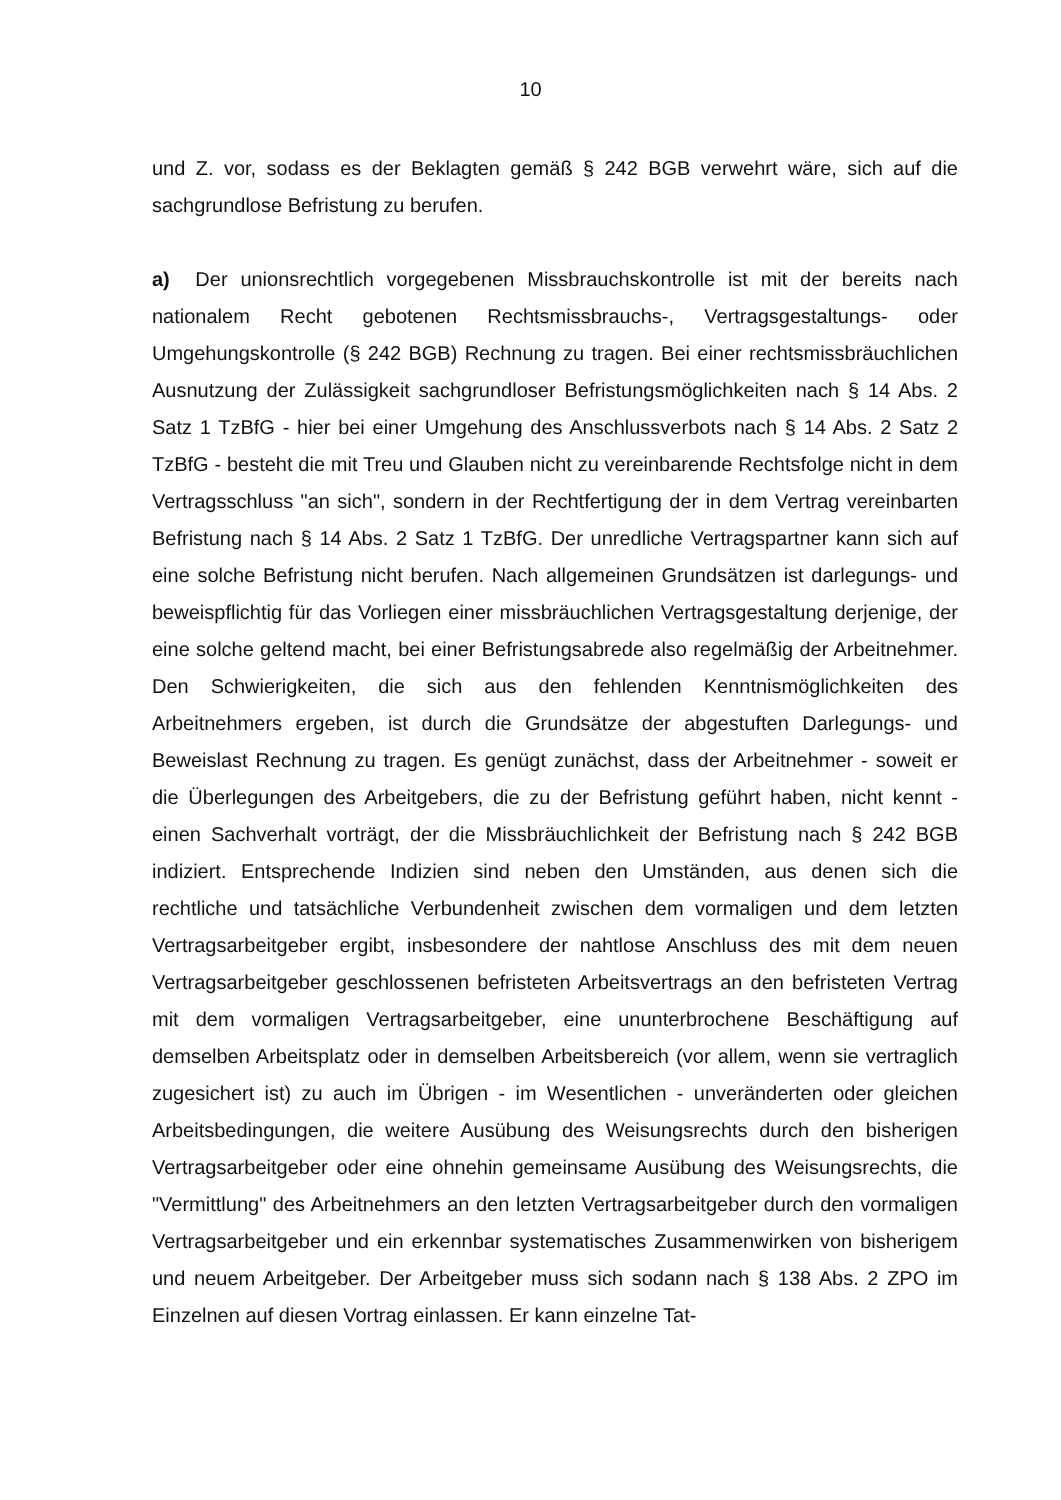10
und Z. vor, sodass es der Beklagten gemäß § 242 BGB verwehrt wäre, sich auf die sachgrundlose Befristung zu berufen.
a) Der unionsrechtlich vorgegebenen Missbrauchskontrolle ist mit der bereits nach nationalem Recht gebotenen Rechtsmissbrauchs-, Vertragsgestaltungs- oder Umgehungskontrolle (§ 242 BGB) Rechnung zu tragen. Bei einer rechtsmissbräuchlichen Ausnutzung der Zulässigkeit sachgrundloser Befristungsmöglichkeiten nach § 14 Abs. 2 Satz 1 TzBfG - hier bei einer Umgehung des Anschlussverbots nach § 14 Abs. 2 Satz 2 TzBfG - besteht die mit Treu und Glauben nicht zu vereinbarende Rechtsfolge nicht in dem Vertragsschluss "an sich", sondern in der Rechtfertigung der in dem Vertrag vereinbarten Befristung nach § 14 Abs. 2 Satz 1 TzBfG. Der unredliche Vertragspartner kann sich auf eine solche Befristung nicht berufen. Nach allgemeinen Grundsätzen ist darlegungs- und beweispflichtig für das Vorliegen einer missbräuchlichen Vertragsgestaltung derjenige, der eine solche geltend macht, bei einer Befristungsabrede also regelmäßig der Arbeitnehmer. Den Schwierigkeiten, die sich aus den fehlenden Kenntnismöglichkeiten des Arbeitnehmers ergeben, ist durch die Grundsätze der abgestuften Darlegungs- und Beweislast Rechnung zu tragen. Es genügt zunächst, dass der Arbeitnehmer - soweit er die Überlegungen des Arbeitgebers, die zu der Befristung geführt haben, nicht kennt - einen Sachverhalt vorträgt, der die Missbräuchlichkeit der Befristung nach § 242 BGB indiziert. Entsprechende Indizien sind neben den Umständen, aus denen sich die rechtliche und tatsächliche Verbundenheit zwischen dem vormaligen und dem letzten Vertragsarbeitgeber ergibt, insbesondere der nahtlose Anschluss des mit dem neuen Vertragsarbeitgeber geschlossenen befristeten Arbeitsvertrags an den befristeten Vertrag mit dem vormaligen Vertragsarbeitgeber, eine ununterbrochene Beschäftigung auf demselben Arbeitsplatz oder in demselben Arbeitsbereich (vor allem, wenn sie vertraglich zugesichert ist) zu auch im Übrigen - im Wesentlichen - unveränderten oder gleichen Arbeitsbedingungen, die weitere Ausübung des Weisungsrechts durch den bisherigen Vertragsarbeitgeber oder eine ohnehin gemeinsame Ausübung des Weisungsrechts, die "Vermittlung" des Arbeitnehmers an den letzten Vertragsarbeitgeber durch den vormaligen Vertragsarbeitgeber und ein erkennbar systematisches Zusammenwirken von bisherigem und neuem Arbeitgeber. Der Arbeitgeber muss sich sodann nach § 138 Abs. 2 ZPO im Einzelnen auf diesen Vortrag einlassen. Er kann einzelne Tat-